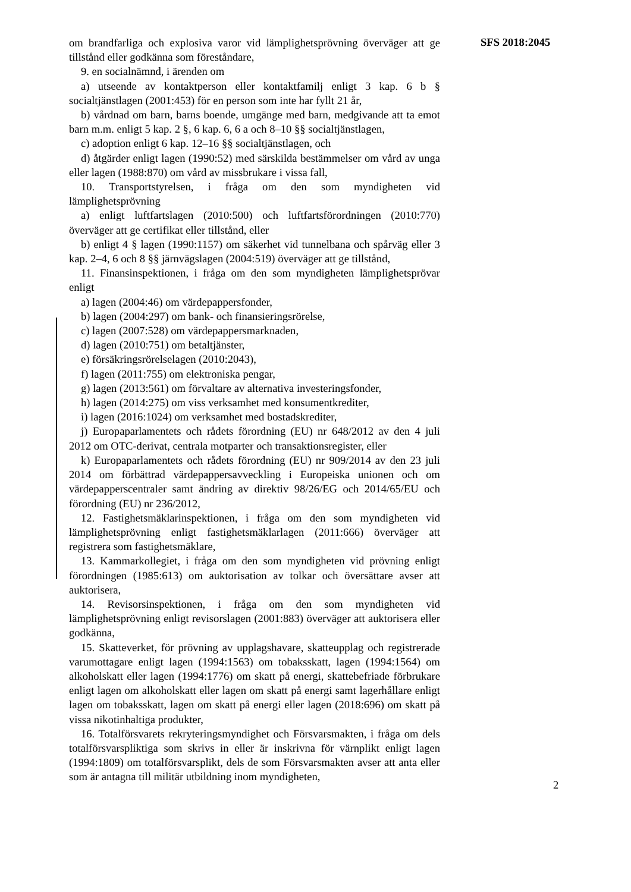om brandfarliga och explosiva varor vid lämplighetsprövning överväger att ge tillstånd eller godkänna som föreståndare,
9. en socialnämnd, i ärenden om
a) utseende av kontaktperson eller kontaktfamilj enligt 3 kap. 6 b § socialtjänstlagen (2001:453) för en person som inte har fyllt 21 år,
b) vårdnad om barn, barns boende, umgänge med barn, medgivande att ta emot barn m.m. enligt 5 kap. 2 §, 6 kap. 6, 6 a och 8–10 §§ socialtjänstlagen,
c) adoption enligt 6 kap. 12–16 §§ socialtjänstlagen, och
d) åtgärder enligt lagen (1990:52) med särskilda bestämmelser om vård av unga eller lagen (1988:870) om vård av missbrukare i vissa fall,
10. Transportstyrelsen, i fråga om den som myndigheten vid lämplighetsprövning
a) enligt luftfartslagen (2010:500) och luftfartsförordningen (2010:770) överväger att ge certifikat eller tillstånd, eller
b) enligt 4 § lagen (1990:1157) om säkerhet vid tunnelbana och spårväg eller 3 kap. 2–4, 6 och 8 §§ järnvägslagen (2004:519) överväger att ge tillstånd,
11. Finansinspektionen, i fråga om den som myndigheten lämplighetsprövar enligt
a) lagen (2004:46) om värdepappersfonder,
b) lagen (2004:297) om bank- och finansieringsrörelse,
c) lagen (2007:528) om värdepappersmarknaden,
d) lagen (2010:751) om betaltjänster,
e) försäkringsrörelselagen (2010:2043),
f) lagen (2011:755) om elektroniska pengar,
g) lagen (2013:561) om förvaltare av alternativa investeringsfonder,
h) lagen (2014:275) om viss verksamhet med konsumentkrediter,
i) lagen (2016:1024) om verksamhet med bostadskrediter,
j) Europaparlamentets och rådets förordning (EU) nr 648/2012 av den 4 juli 2012 om OTC-derivat, centrala motparter och transaktionsregister, eller
k) Europaparlamentets och rådets förordning (EU) nr 909/2014 av den 23 juli 2014 om förbättrad värdepappersavveckling i Europeiska unionen och om värdepapperscentraler samt ändring av direktiv 98/26/EG och 2014/65/EU och förordning (EU) nr 236/2012,
12. Fastighetsmäklarinspektionen, i fråga om den som myndigheten vid lämplighetsprövning enligt fastighetsmäklarlagen (2011:666) överväger att registrera som fastighetsmäklare,
13. Kammarkollegiet, i fråga om den som myndigheten vid prövning enligt förordningen (1985:613) om auktorisation av tolkar och översättare avser att auktorisera,
14. Revisorsinspektionen, i fråga om den som myndigheten vid lämplighetsprövning enligt revisorslagen (2001:883) överväger att auktorisera eller godkänna,
15. Skatteverket, för prövning av upplagshavare, skatteupplag och registrerade varumottagare enligt lagen (1994:1563) om tobaksskatt, lagen (1994:1564) om alkoholskatt eller lagen (1994:1776) om skatt på energi, skattebefriade förbrukare enligt lagen om alkoholskatt eller lagen om skatt på energi samt lagerhållare enligt lagen om tobaksskatt, lagen om skatt på energi eller lagen (2018:696) om skatt på vissa nikotinhaltiga produkter,
16. Totalförsvarets rekryteringsmyndighet och Försvarsmakten, i fråga om dels totalförsvarspliktiga som skrivs in eller är inskrivna för värnplikt enligt lagen (1994:1809) om totalförsvarsplikt, dels de som Försvarsmakten avser att anta eller som är antagna till militär utbildning inom myndigheten,
SFS 2018:2045
2